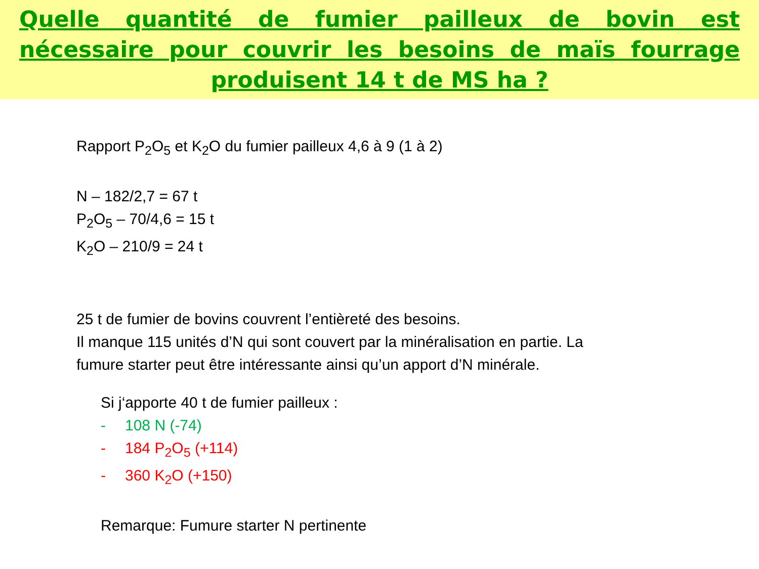Quelle quantité de fumier pailleux de bovin est nécessaire pour couvrir les besoins de maïs fourrage produisent 14 t de MS ha ?
Rapport P<sub>2</sub>O<sub>5</sub> et K<sub>2</sub>O du fumier pailleux 4,6 à 9 (1 à 2)
N – 182/2,7 = 67 t
P<sub>2</sub>O<sub>5</sub> – 70/4,6 = 15 t
K<sub>2</sub>O – 210/9 = 24 t
25 t de fumier de bovins couvrent l’entièreté des besoins.
Il manque 115 unités d’N qui sont couvert par la minéralisation en partie. La fumure starter peut être intéressante ainsi qu’un apport d’N minérale.
Si j‘apporte 40 t de fumier pailleux :
- 108 N (-74)
- 184 P<sub>2</sub>O<sub>5</sub> (+114)
- 360 K<sub>2</sub>O (+150)
Remarque: Fumure starter N pertinente